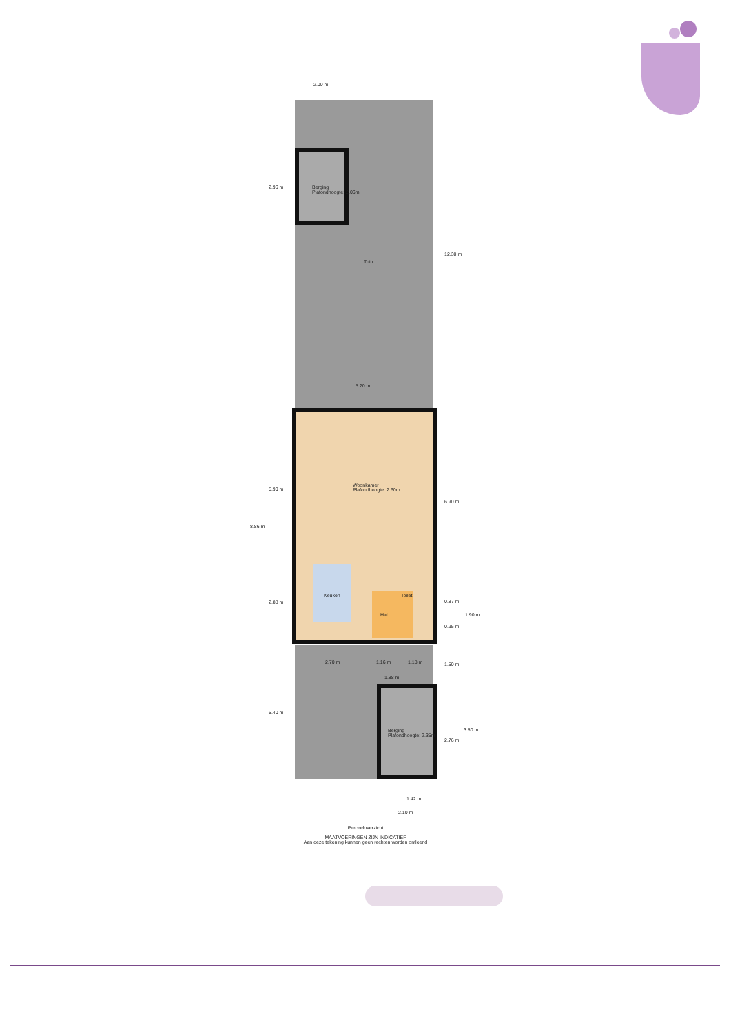2.00 m
2.96 m
Berging
Plafondhoogte: 2.06m
12.30 m
Tuin
5.20 m
Woonkamer
Plafondhoogte: 2.60m
5.90 m
6.90 m
8.86 m
Keuken Toilet
2.88 m 0.87 m
1.90 m
Hal
0.95 m
2.70 m 1.16 m 1.18 m 1.50 m
1.88 m
5.40 m
3.50 m
Berging
Plafondhoogte: 2.35m
2.76 m
1.42 m
2.10 m
Perceeloverzicht
MAATVOERINGEN ZIJN INDICATIEF
Aan deze tekening kunnen geen rechten worden ontleend